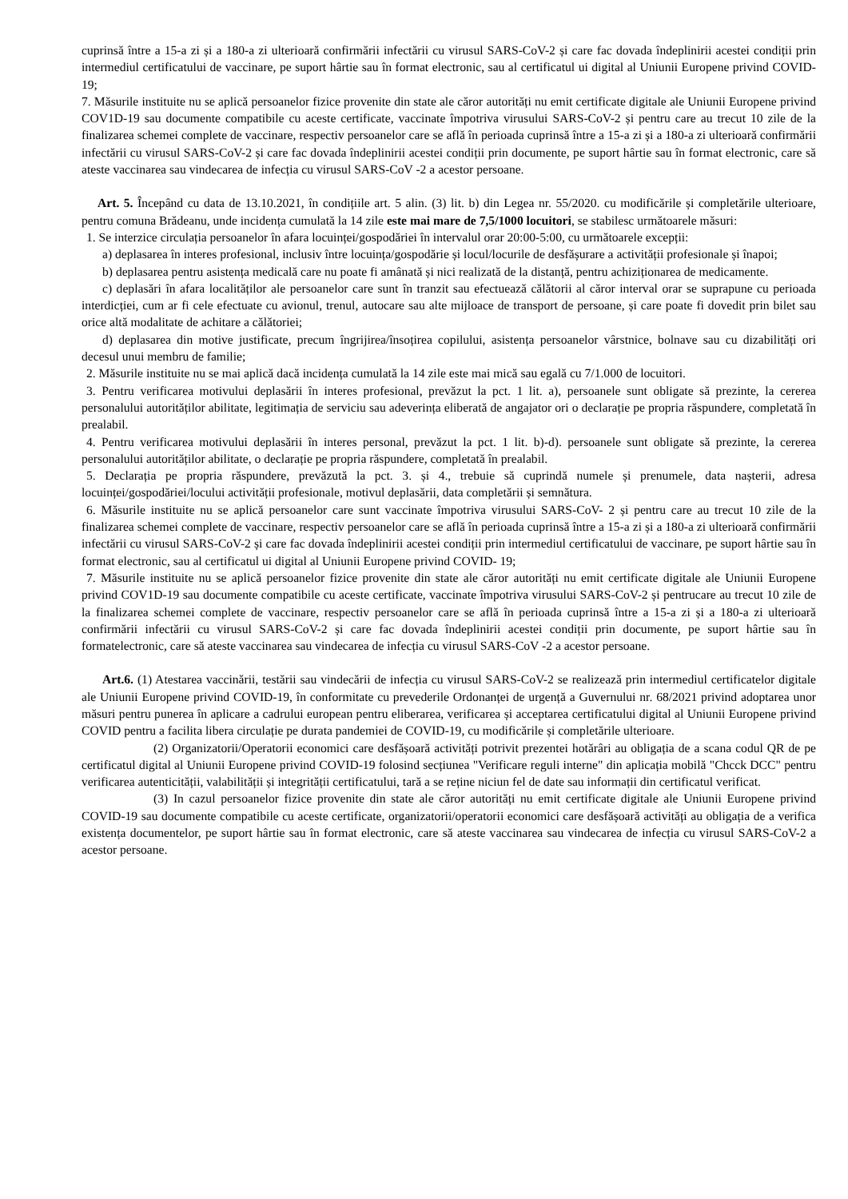cuprinsă între a 15-a zi și a 180-a zi ulterioară confirmării infectării cu virusul SARS-CoV-2 și care fac dovada îndeplinirii acestei condiții prin intermediul certificatului de vaccinare, pe suport hârtie sau în format electronic, sau al certificatul ui digital al Uniunii Europene privind COVID- 19;
7. Măsurile instituite nu se aplică persoanelor fizice provenite din state ale căror autorități nu emit certificate digitale ale Uniunii Europene privind COV1D-19 sau documente compatibile cu aceste certificate, vaccinate împotriva virusului SARS-CoV-2 și pentru care au trecut 10 zile de la finalizarea schemei complete de vaccinare, respectiv persoanelor care se află în perioada cuprinsă între a 15-a zi și a 180-a zi ulterioară confirmării infectării cu virusul SARS-CoV-2 și care fac dovada îndeplinirii acestei condiții prin documente, pe suport hârtie sau în format electronic, care să ateste vaccinarea sau vindecarea de infecția cu virusul SARS-CoV -2 a acestor persoane.
Art. 5. Începând cu data de 13.10.2021, în condițiile art. 5 alin. (3) lit. b) din Legea nr. 55/2020. cu modificările și completările ulterioare, pentru comuna Brădeanu, unde incidența cumulată la 14 zile este mai mare de 7,5/1000 locuitori, se stabilesc următoarele măsuri:
1. Se interzice circulația persoanelor în afara locuinței/gospodăriei în intervalul orar 20:00-5:00, cu următoarele excepții:
a) deplasarea în interes profesional, inclusiv între locuința/gospodărie și locul/locurile de desfășurare a activității profesionale și înapoi;
b) deplasarea pentru asistența medicală care nu poate fi amânată și nici realizată de la distanță, pentru achiziționarea de medicamente.
c) deplasări în afara localităților ale persoanelor care sunt în tranzit sau efectuează călătorii al căror interval orar se suprapune cu perioada interdicției, cum ar fi cele efectuate cu avionul, trenul, autocare sau alte mijloace de transport de persoane, și care poate fi dovedit prin bilet sau orice altă modalitate de achitare a călătoriei;
d) deplasarea din motive justificate, precum îngrijirea/însoțirea copilului, asistența persoanelor vârstnice, bolnave sau cu dizabilități ori decesul unui membru de familie;
2. Măsurile instituite nu se mai aplică dacă incidența cumulată la 14 zile este mai mică sau egală cu 7/1.000 de locuitori.
3. Pentru verificarea motivului deplasării în interes profesional, prevăzut la pct. 1 lit. a), persoanele sunt obligate să prezinte, la cererea personalului autorităților abilitate, legitimația de serviciu sau adeverința eliberată de angajator ori o declarație pe propria răspundere, completată în prealabil.
4. Pentru verificarea motivului deplasării în interes personal, prevăzut la pct. 1 lit. b)-d). persoanele sunt obligate să prezinte, la cererea personalului autorităților abilitate, o declarație pe propria răspundere, completată în prealabil.
5. Declarația pe propria răspundere, prevăzută la pct. 3. și 4., trebuie să cuprindă numele și prenumele, data nașterii, adresa locuinței/gospodăriei/locului activității profesionale, motivul deplasării, data completării și semnătura.
6. Măsurile instituite nu se aplică persoanelor care sunt vaccinate împotriva virusului SARS-CoV- 2 și pentru care au trecut 10 zile de la finalizarea schemei complete de vaccinare, respectiv persoanelor care se află în perioada cuprinsă între a 15-a zi și a 180-a zi ulterioară confirmării infectării cu virusul SARS-CoV-2 și care fac dovada îndeplinirii acestei condiții prin intermediul certificatului de vaccinare, pe suport hârtie sau în format electronic, sau al certificatul ui digital al Uniunii Europene privind COVID- 19;
7. Măsurile instituite nu se aplică persoanelor fizice provenite din state ale căror autorități nu emit certificate digitale ale Uniunii Europene privind COV1D-19 sau documente compatibile cu aceste certificate, vaccinate împotriva virusului SARS-CoV-2 și pentrucare au trecut 10 zile de la finalizarea schemei complete de vaccinare, respectiv persoanelor care se află în perioada cuprinsă între a 15-a zi și a 180-a zi ulterioară confirmării infectării cu virusul SARS-CoV-2 și care fac dovada îndeplinirii acestei condiții prin documente, pe suport hârtie sau în formatelectronic, care să ateste vaccinarea sau vindecarea de infecția cu virusul SARS-CoV -2 a acestor persoane.
Art.6. (1) Atestarea vaccinării, testării sau vindecării de infecția cu virusul SARS-CoV-2 se realizează prin intermediul certificatelor digitale ale Uniunii Europene privind COVID-19, în conformitate cu prevederile Ordonanței de urgență a Guvernului nr. 68/2021 privind adoptarea unor măsuri pentru punerea în aplicare a cadrului european pentru eliberarea, verificarea și acceptarea certificatului digital al Uniunii Europene privind COVID pentru a facilita libera circulație pe durata pandemiei de COVID-19, cu modificările și completările ulterioare.
(2) Organizatorii/Operatorii economici care desfășoară activități potrivit prezentei hotărâri au obligația de a scana codul QR de pe certificatul digital al Uniunii Europene privind COVID-19 folosind secțiunea "Verificare reguli interne" din aplicația mobilă "Chcck DCC" pentru verificarea autenticității, valabilității și integrității certificatului, tară a se reține niciun fel de date sau informații din certificatul verificat.
(3) In cazul persoanelor fizice provenite din state ale căror autorități nu emit certificate digitale ale Uniunii Europene privind COVID-19 sau documente compatibile cu aceste certificate, organizatorii/operatorii economici care desfășoară activități au obligația de a verifica existența documentelor, pe suport hârtie sau în format electronic, care să ateste vaccinarea sau vindecarea de infecția cu virusul SARS-CoV-2 a acestor persoane.